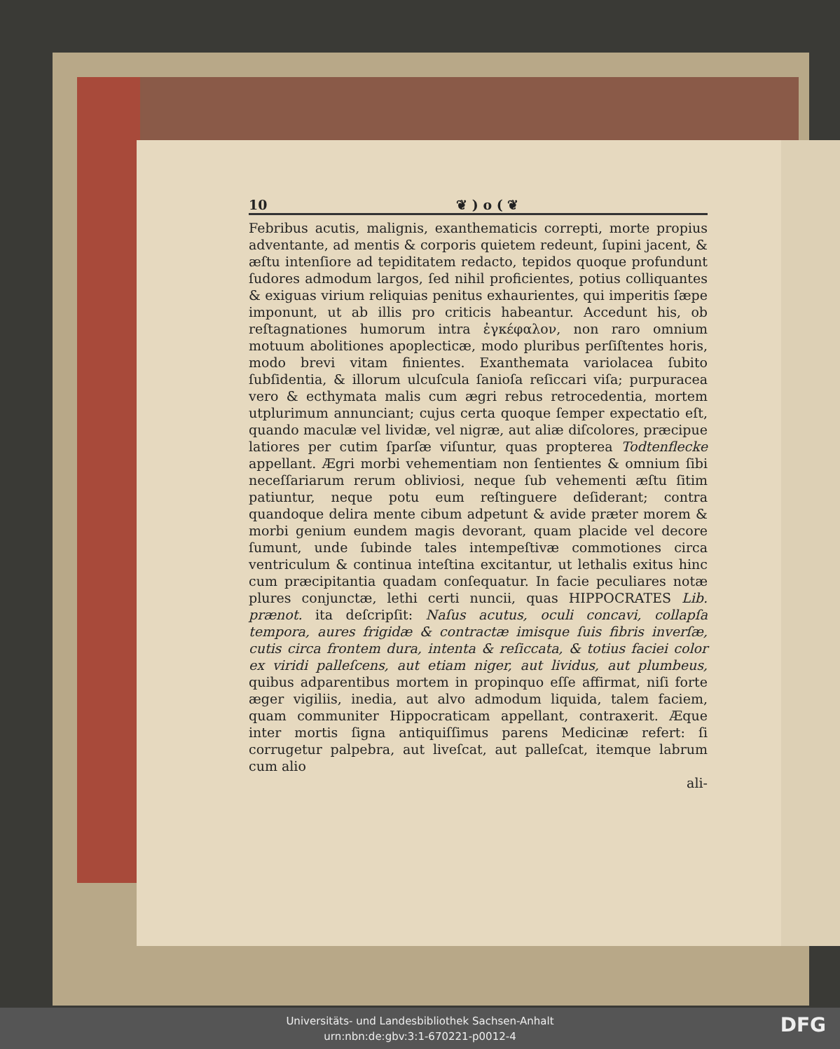10 ❦ ) o ( ❦
Febribus acutis, malignis, exanthematicis correpti, morte propius adventante, ad mentis & corporis quietem redeunt, ſupini jacent, & æſtu intenſiore ad tepiditatem redacto, tepidos quoque profundunt ſudores admodum largos, ſed nihil proficientes, potius colliquantes & exiguas virium reliquias penitus exhaurientes, qui imperitis ſæpe imponunt, ut ab illis pro criticis habeantur. Accedunt his, ob reſtagnationes humorum intra ἐγκέφαλον, non raro omnium motuum abolitiones apoplecticæ, modo pluribus perſiſtentes horis, modo brevi vitam finientes. Exanthemata variolacea ſubito ſubſidentia, & illorum ulcuſcula ſanioſa reſiccari viſa; purpuracea vero & ecthymata malis cum ægri rebus retrocedentia, mortem utplurimum annunciant; cujus certa quoque ſemper expectatio eſt, quando maculæ vel lividæ, vel nigræ, aut aliæ diſcolores, præcipue latiores per cutim ſparſæ viſuntur, quas propterea Todtenflecke appellant. Ægri morbi vehementiam non ſentientes & omnium ſibi neceſſariarum rerum obliviosi, neque ſub vehementi æſtu ſitim patiuntur, neque potu eum reſtinguere deſiderant; contra quandoque delira mente cibum adpetunt & avide præter morem & morbi genium eundem magis devorant, quam placide vel decore ſumunt, unde ſubinde tales intempeſtivæ commotiones circa ventriculum & continua inteſtina excitantur, ut lethalis exitus hinc cum præcipitantia quadam conſequatur. In facie peculiares notæ plures conjunctæ, lethi certi nuncii, quas HIPPOCRATES Lib. prænot. ita deſcripſit: Naſus acutus, oculi concavi, collapſa tempora, aures frigidæ & contractæ imisque ſuis fibris inverſæ, cutis circa frontem dura, intenta & reſiccata, & totius faciei color ex viridi palleſcens, aut etiam niger, aut lividus, aut plumbeus, quibus adparentibus mortem in propinquo eſſe affirmat, niſi forte æger vigiliis, inedia, aut alvo admodum liquida, talem faciem, quam communiter Hippocraticam appellant, contraxerit. Æque inter mortis ſigna antiquiſſimus parens Medicinæ refert: ſi corrugetur palpebra, aut liveſcat, aut palleſcat, itemque labrum cum alio
ali-
Universitäts- und Landesbibliothek Sachsen-Anhalt
urn:nbn:de:gbv:3:1-670221-p0012-4
DFG